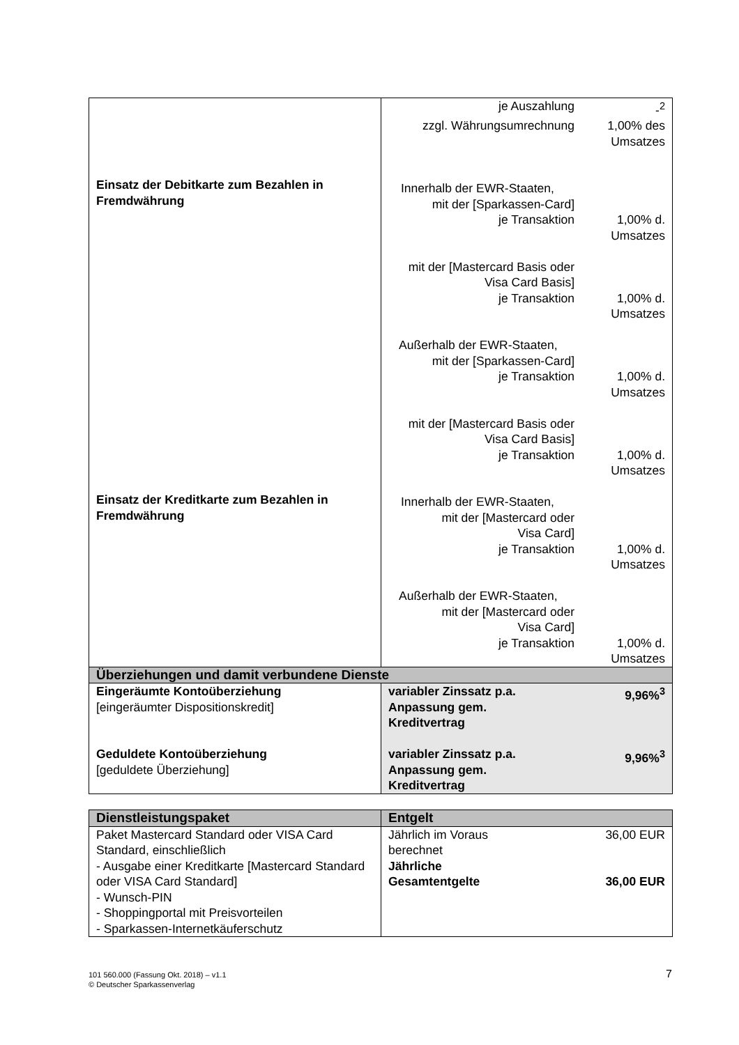| Einsatz der Debitkarte zum Bezahlen in Fremdwährung Einsatz der Kreditkarte zum Bezahlen in Fremdwährung | je Auszahlung -<sup>2</sup> zzgl. Währungsumrechnung 1,00% des Umsatzes Innerhalb der EWR-Staaten, mit der [Sparkassen-Card] je Transaktion 1,00% d. Umsatzes mit der [Mastercard Basis oder Visa Card Basis] je Transaktion 1,00% d. Umsatzes Außerhalb der EWR-Staaten, mit der [Sparkassen-Card] je Transaktion 1,00% d. Umsatzes mit der [Mastercard Basis oder Visa Card Basis] je Transaktion 1,00% d. Umsatzes Innerhalb der EWR-Staaten, mit der [Mastercard oder Visa Card] je Transaktion 1,00% d. Umsatzes Außerhalb der EWR-Staaten, mit der [Mastercard oder Visa Card] je Transaktion 1,00% d. Umsatzes |
| Überziehungen und damit verbundene Dienste | |
| Eingeräumte Kontoüberziehung [eingeräumter Dispositionskredit] Geduldete Kontoüberziehung [geduldete Überziehung] | variabler Zinssatz p.a. Anpassung gem. Kreditvertrag 9,96%<sup>3</sup> variabler Zinssatz p.a. Anpassung gem. Kreditvertrag 9,96%<sup>3</sup> |
| Dienstleistungspaket | Entgelt |
| Paket Mastercard Standard oder VISA Card Standard, einschließlich - Ausgabe einer Kreditkarte [Mastercard Standard oder VISA Card Standard] - Wunsch-PIN - Shoppingportal mit Preisvorteilen - Sparkassen-Internetkäuferschutz | Jährlich im Voraus berechnet 36,00 EUR Jährliche Gesamtentgelte 36,00 EUR |
101 560.000 (Fassung Okt. 2018) – v1.1
© Deutscher Sparkassenverlag
7